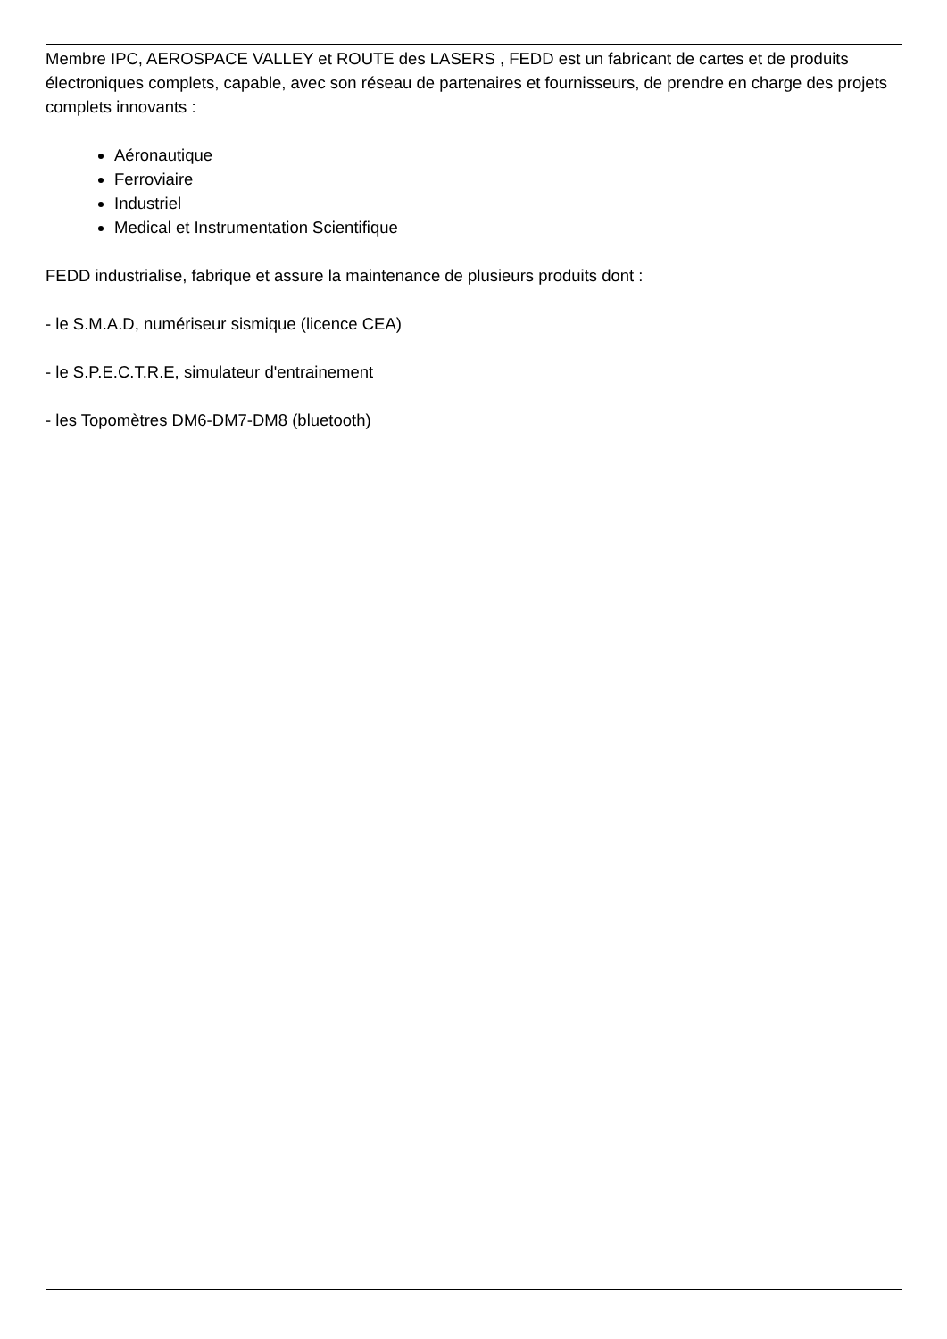Membre IPC, AEROSPACE VALLEY et ROUTE des LASERS , FEDD est un fabricant de cartes et de produits électroniques complets, capable, avec son réseau de partenaires et fournisseurs, de prendre en charge des projets complets innovants :
Aéronautique
Ferroviaire
Industriel
Medical et Instrumentation Scientifique
FEDD industrialise, fabrique et assure la maintenance de plusieurs produits dont :
- le S.M.A.D, numériseur sismique (licence CEA)
- le S.P.E.C.T.R.E, simulateur d'entrainement
- les Topomètres DM6-DM7-DM8 (bluetooth)